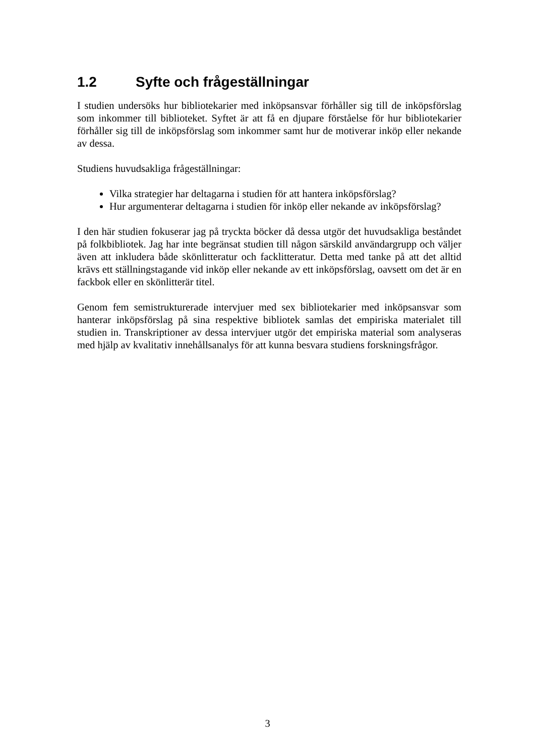1.2 Syfte och frågeställningar
I studien undersöks hur bibliotekarier med inköpsansvar förhåller sig till de inköpsförslag som inkommer till biblioteket. Syftet är att få en djupare förståelse för hur bibliotekarier förhåller sig till de inköpsförslag som inkommer samt hur de motiverar inköp eller nekande av dessa.
Studiens huvudsakliga frågeställningar:
Vilka strategier har deltagarna i studien för att hantera inköpsförslag?
Hur argumenterar deltagarna i studien för inköp eller nekande av inköpsförslag?
I den här studien fokuserar jag på tryckta böcker då dessa utgör det huvudsakliga beståndet på folkbibliotek. Jag har inte begränsat studien till någon särskild användargrupp och väljer även att inkludera både skönlitteratur och facklitteratur. Detta med tanke på att det alltid krävs ett ställningstagande vid inköp eller nekande av ett inköpsförslag, oavsett om det är en fackbok eller en skönlitterär titel.
Genom fem semistrukturerade intervjuer med sex bibliotekarier med inköpsansvar som hanterar inköpsförslag på sina respektive bibliotek samlas det empiriska materialet till studien in. Transkriptioner av dessa intervjuer utgör det empiriska material som analyseras med hjälp av kvalitativ innehållsanalys för att kunna besvara studiens forskningsfrågor.
3